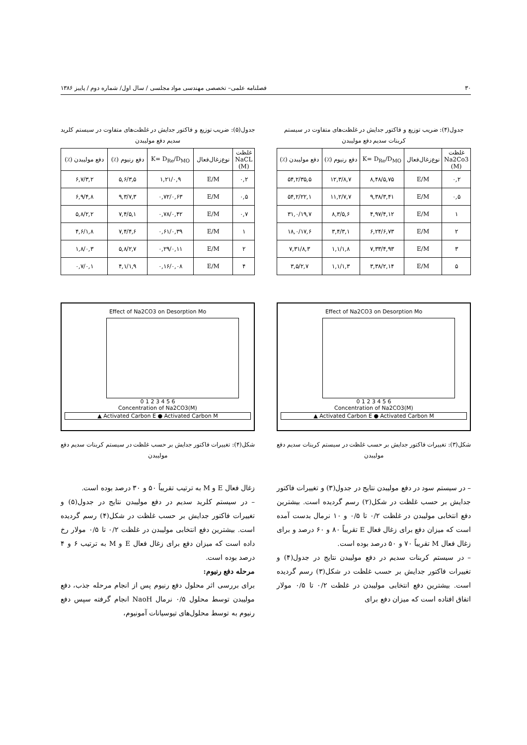۳۰ فصلنامه علمی– تخصصی مهندسی مواد مجلسی / سال اول/ شماره دوم / پاییز ۱۳۸۶
جدول(۴): ضریب توزیع و فاکتور جدایش در غلظت‌های متفاوت در سیستم کربنات سدیم دفع مولیبدن
| غلظت Na2Co3 (M) | نوع‌زغال‌فعال | K= D<sub>Re</sub>/D<sub>MO</sub> | دفع رنیوم (٪) | دفع مولیبدن (٪) |
| --- | --- | --- | --- | --- |
| ۰,۲ | E/M | ۸,۴۸/۵,۷۵ | ۱۲,۳/۸,۷ | ۵۴,۲/۳۵,۵ |
| ۰,۵ | E/M | ۹,۳۸/۳,۴۱ | ۱۱,۲/۷,۷ | ۵۴,۲/۲۲,۱ |
| ۱ | E/M | ۴,۹۷/۴,۱۲ | ۸,۳/۵,۶ | ۳۱,۰/۱۹,۷ |
| ۲ | E/M | ۶,۲۴/۶,۷۳ | ۳,۴/۳,۱ | ۱۸,۰/۱۷,۶ |
| ۳ | E/M | ۷,۳۳/۴,۹۳ | ۱,۱/۱,۸ | ۷,۳۱/۸,۳ |
| ۵ | E/M | ۳,۳۸/۲,۱۴ | ۱,۱/۱,۳ | ۳,۵/۲,۷ |
Effect of Na2CO3 on Desorption Mo
0 1 2 3 4 5 6
Concentration of Na2CO3(M)
▲ Activated Carbon E ● Activated Carbon M
شکل(۳): تغییرات فاکتور جدایش بر حسب غلظت در سیستم کربنات سدیم دفع مولیبدن
– در سیستم سود در دفع مولیبدن نتایج در جدول(۳) و تغییرات فاکتور جدایش بر حسب غلظت در شکل(۲) رسم گردیده است. بیشترین دفع انتخابی مولیبدن در غلظت ۰/۲ تا ۰/۵ و ۱۰ نرمال بدست آمده است که میزان دفع برای زغال فعال E تقریباً ۸۰ و ۶۰ درصد و برای زغال فعال M تقریباً ۷۰ و ۵۰ درصد بوده است.
– در سیستم کربنات سدیم در دفع مولیبدن نتایج در جدول(۴) و تغییرات فاکتور جدایش بر حسب غلظت در شکل(۳) رسم گردیده است. بیشترین دفع انتخابی مولیبدن در غلظت ۰/۲ تا ۰/۵ مولار اتفاق افتاده است که میزان دفع برای
جدول(۵): ضریب توزیع و فاکتور جدایش در غلظت‌های متفاوت در سیستم کلرید سدیم دفع مولیبدن
| غلظت NaCL (M) | نوع‌زغال‌فعال | K= D<sub>Re</sub>/D<sub>MO</sub> | دفع رنیوم (٪) | دفع مولیبدن (٪) |
| --- | --- | --- | --- | --- |
| ۰,۲ | E/M | ۱,۲۱/۰,۹ | ۵,۶/۳,۵ | ۶,۷/۳,۲ |
| ۰,۵ | E/M | ۰,۷۲/۰,۶۳ | ۹,۳/۷,۳ | ۶,۹/۴,۸ |
| ۰,۷ | E/M | ۰,۷۸/۰,۴۲ | ۷,۴/۵,۱ | ۵,۸/۲,۲ |
| ۱ | E/M | ۰,۶۱/۰,۳۹ | ۷,۴/۴,۶ | ۴,۶/۱,۸ |
| ۲ | E/M | ۰,۲۹/۰,۱۱ | ۵,۸/۲,۷ | ۱,۸/۰,۳ |
| ۴ | E/M | ۰,۱۶/۰,۰۸ | ۴,۱/۱,۹ | ۰,۷/۰,۱ |
Effect of Na2CO3 on Desorption Mo
0 1 2 3 4 5 6
Concentration of Na2CO3(M)
▲ Activated Carbon E ● Activated Carbon M
شکل(۴): تغییرات فاکتور جدایش بر حسب غلظت در سیستم کربنات سدیم دفع مولیبدن
زغال فعال E و M به ترتیب تقریباً ۵۰ و ۳۰ درصد بوده است.
– در سیستم کلرید سدیم در دفع مولیبدن نتایج در جدول(۵) و تغییرات فاکتور جدایش بر حسب غلظت در شکل(۴) رسم گردیده است. بیشترین دفع انتخابی مولیبدن در غلظت ۰/۲ تا ۰/۵ مولار رخ داده است که میزان دفع برای زغال فعال E و M به ترتیب ۶ و ۴ درصد بوده است.
مرحله دفع رنیوم:
برای بررسی اثر محلول دفع رنیوم پس از انجام مرحله جذب، دفع مولیبدن توسط محلول ۰/۵ نرمال NaoH انجام گرفته سپس دفع رنیوم به توسط محلول‌های تیوسیانات آمونیوم،